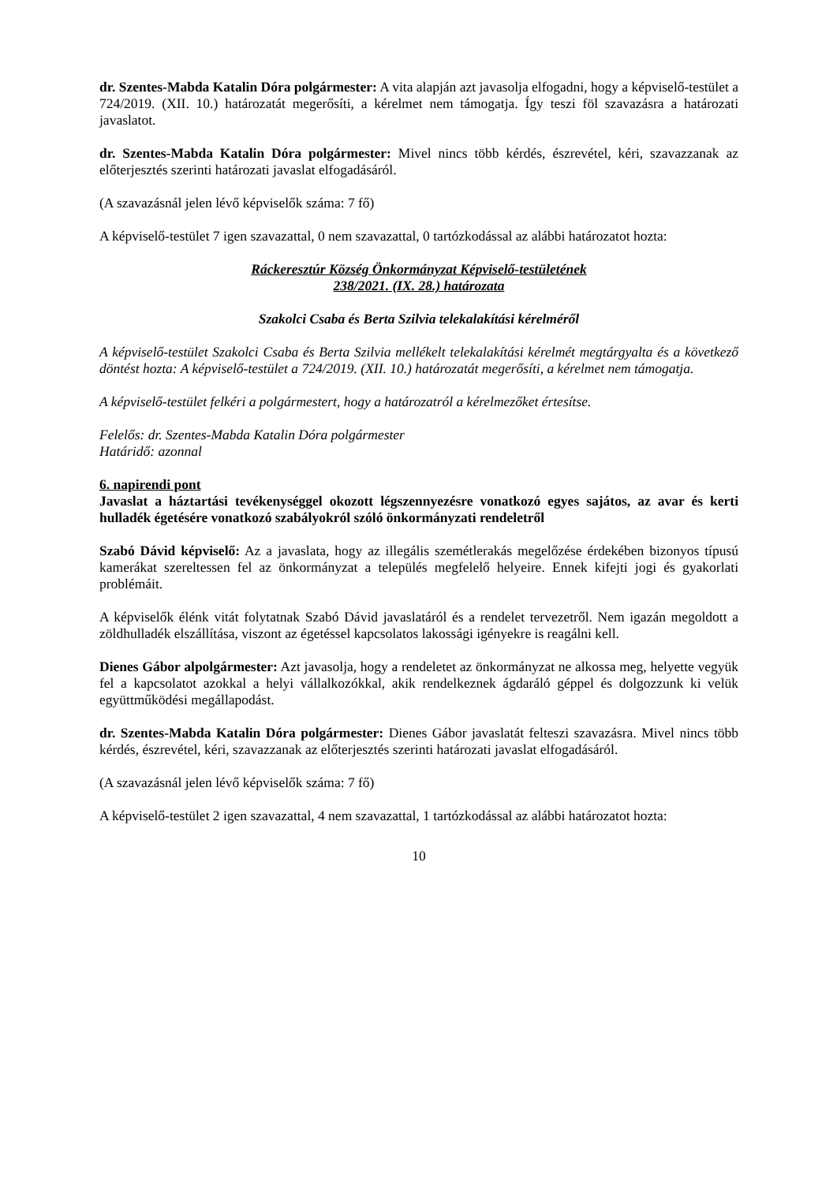dr. Szentes-Mabda Katalin Dóra polgármester: A vita alapján azt javasolja elfogadni, hogy a képviselő-testület a 724/2019. (XII. 10.) határozatát megerősíti, a kérelmet nem támogatja. Így teszi föl szavazásra a határozati javaslatot.
dr. Szentes-Mabda Katalin Dóra polgármester: Mivel nincs több kérdés, észrevétel, kéri, szavazzanak az előterjesztés szerinti határozati javaslat elfogadásáról.
(A szavazásnál jelen lévő képviselők száma: 7 fő)
A képviselő-testület 7 igen szavazattal, 0 nem szavazattal, 0 tartózkodással az alábbi határozatot hozta:
Ráckeresztúr Község Önkormányzat Képviselő-testületének
238/2021. (IX. 28.) határozata
Szakolci Csaba és Berta Szilvia telekalakítási kérelméről
A képviselő-testület Szakolci Csaba és Berta Szilvia mellékelt telekalakítási kérelmét megtárgyalta és a következő döntést hozta: A képviselő-testület a 724/2019. (XII. 10.) határozatát megerősíti, a kérelmet nem támogatja.
A képviselő-testület felkéri a polgármestert, hogy a határozatról a kérelmezőket értesítse.
Felelős: dr. Szentes-Mabda Katalin Dóra polgármester
Határidő: azonnal
6. napirendi pont
Javaslat a háztartási tevékenységgel okozott légszennyezésre vonatkozó egyes sajátos, az avar és kerti hulladék égetésére vonatkozó szabályokról szóló önkormányzati rendeletről
Szabó Dávid képviselő: Az a javaslata, hogy az illegális szemétlerakás megelőzése érdekében bizonyos típusú kamerákat szereltessen fel az önkormányzat a település megfelelő helyeire. Ennek kifejti jogi és gyakorlati problémáit.
A képviselők élénk vitát folytatnak Szabó Dávid javaslatáról és a rendelet tervezetről. Nem igazán megoldott a zöldhulladék elszállítása, viszont az égetéssel kapcsolatos lakossági igényekre is reagálni kell.
Dienes Gábor alpolgármester: Azt javasolja, hogy a rendeletet az önkormányzat ne alkossa meg, helyette vegyük fel a kapcsolatot azokkal a helyi vállalkozókkal, akik rendelkeznek ágdaráló géppel és dolgozzunk ki velük együttműködési megállapodást.
dr. Szentes-Mabda Katalin Dóra polgármester: Dienes Gábor javaslatát felteszi szavazásra. Mivel nincs több kérdés, észrevétel, kéri, szavazzanak az előterjesztés szerinti határozati javaslat elfogadásáról.
(A szavazásnál jelen lévő képviselők száma: 7 fő)
A képviselő-testület 2 igen szavazattal, 4 nem szavazattal, 1 tartózkodással az alábbi határozatot hozta:
10